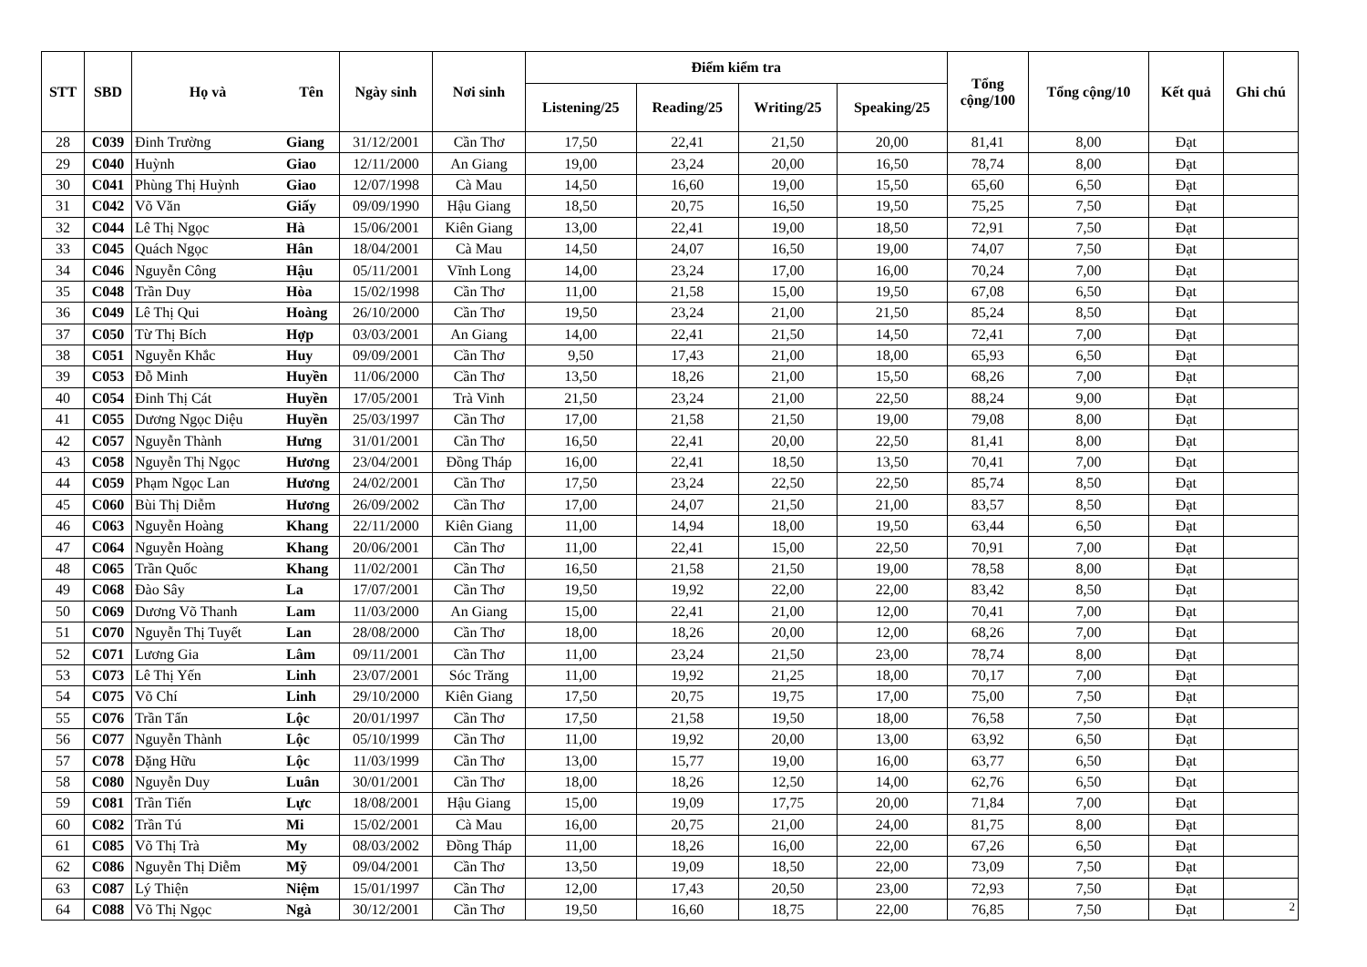| STT | SBD | Họ và | Tên | Ngày sinh | Nơi sinh | Điểm kiểm tra | | | | Tổng cộng/100 | Tổng cộng/10 | Kết quả | Ghi chú |
| --- | --- | --- | --- | --- | --- | --- | --- | --- | --- | --- | --- | --- | --- |
| | | | | | | Listening/25 | Reading/25 | Writing/25 | Speaking/25 | | | | |
| 28 | C039 | Đinh Trường | Giang | 31/12/2001 | Cần Thơ | 17,50 | 22,41 | 21,50 | 20,00 | 81,41 | 8,00 | Đạt | |
| 29 | C040 | Huỳnh | Giao | 12/11/2000 | An Giang | 19,00 | 23,24 | 20,00 | 16,50 | 78,74 | 8,00 | Đạt | |
| 30 | C041 | Phùng Thị Huỳnh | Giao | 12/07/1998 | Cà Mau | 14,50 | 16,60 | 19,00 | 15,50 | 65,60 | 6,50 | Đạt | |
| 31 | C042 | Võ Văn | Giấy | 09/09/1990 | Hậu Giang | 18,50 | 20,75 | 16,50 | 19,50 | 75,25 | 7,50 | Đạt | |
| 32 | C044 | Lê Thị Ngọc | Hà | 15/06/2001 | Kiên Giang | 13,00 | 22,41 | 19,00 | 18,50 | 72,91 | 7,50 | Đạt | |
| 33 | C045 | Quách Ngọc | Hân | 18/04/2001 | Cà Mau | 14,50 | 24,07 | 16,50 | 19,00 | 74,07 | 7,50 | Đạt | |
| 34 | C046 | Nguyễn Công | Hậu | 05/11/2001 | Vĩnh Long | 14,00 | 23,24 | 17,00 | 16,00 | 70,24 | 7,00 | Đạt | |
| 35 | C048 | Trần Duy | Hòa | 15/02/1998 | Cần Thơ | 11,00 | 21,58 | 15,00 | 19,50 | 67,08 | 6,50 | Đạt | |
| 36 | C049 | Lê Thị Qui | Hoàng | 26/10/2000 | Cần Thơ | 19,50 | 23,24 | 21,00 | 21,50 | 85,24 | 8,50 | Đạt | |
| 37 | C050 | Từ Thị Bích | Hợp | 03/03/2001 | An Giang | 14,00 | 22,41 | 21,50 | 14,50 | 72,41 | 7,00 | Đạt | |
| 38 | C051 | Nguyễn Khắc | Huy | 09/09/2001 | Cần Thơ | 9,50 | 17,43 | 21,00 | 18,00 | 65,93 | 6,50 | Đạt | |
| 39 | C053 | Đỗ Minh | Huyền | 11/06/2000 | Cần Thơ | 13,50 | 18,26 | 21,00 | 15,50 | 68,26 | 7,00 | Đạt | |
| 40 | C054 | Đinh Thị Cát | Huyền | 17/05/2001 | Trà Vinh | 21,50 | 23,24 | 21,00 | 22,50 | 88,24 | 9,00 | Đạt | |
| 41 | C055 | Dương Ngọc Diệu | Huyền | 25/03/1997 | Cần Thơ | 17,00 | 21,58 | 21,50 | 19,00 | 79,08 | 8,00 | Đạt | |
| 42 | C057 | Nguyễn Thành | Hưng | 31/01/2001 | Cần Thơ | 16,50 | 22,41 | 20,00 | 22,50 | 81,41 | 8,00 | Đạt | |
| 43 | C058 | Nguyễn Thị Ngọc | Hương | 23/04/2001 | Đồng Tháp | 16,00 | 22,41 | 18,50 | 13,50 | 70,41 | 7,00 | Đạt | |
| 44 | C059 | Phạm Ngọc Lan | Hương | 24/02/2001 | Cần Thơ | 17,50 | 23,24 | 22,50 | 22,50 | 85,74 | 8,50 | Đạt | |
| 45 | C060 | Bùi Thị Diễm | Hương | 26/09/2002 | Cần Thơ | 17,00 | 24,07 | 21,50 | 21,00 | 83,57 | 8,50 | Đạt | |
| 46 | C063 | Nguyễn Hoàng | Khang | 22/11/2000 | Kiên Giang | 11,00 | 14,94 | 18,00 | 19,50 | 63,44 | 6,50 | Đạt | |
| 47 | C064 | Nguyễn Hoàng | Khang | 20/06/2001 | Cần Thơ | 11,00 | 22,41 | 15,00 | 22,50 | 70,91 | 7,00 | Đạt | |
| 48 | C065 | Trần Quốc | Khang | 11/02/2001 | Cần Thơ | 16,50 | 21,58 | 21,50 | 19,00 | 78,58 | 8,00 | Đạt | |
| 49 | C068 | Đào Sây | La | 17/07/2001 | Cần Thơ | 19,50 | 19,92 | 22,00 | 22,00 | 83,42 | 8,50 | Đạt | |
| 50 | C069 | Dương Võ Thanh | Lam | 11/03/2000 | An Giang | 15,00 | 22,41 | 21,00 | 12,00 | 70,41 | 7,00 | Đạt | |
| 51 | C070 | Nguyễn Thị Tuyết | Lan | 28/08/2000 | Cần Thơ | 18,00 | 18,26 | 20,00 | 12,00 | 68,26 | 7,00 | Đạt | |
| 52 | C071 | Lương Gia | Lâm | 09/11/2001 | Cần Thơ | 11,00 | 23,24 | 21,50 | 23,00 | 78,74 | 8,00 | Đạt | |
| 53 | C073 | Lê Thị Yến | Linh | 23/07/2001 | Sóc Trăng | 11,00 | 19,92 | 21,25 | 18,00 | 70,17 | 7,00 | Đạt | |
| 54 | C075 | Võ Chí | Linh | 29/10/2000 | Kiên Giang | 17,50 | 20,75 | 19,75 | 17,00 | 75,00 | 7,50 | Đạt | |
| 55 | C076 | Trần Tấn | Lộc | 20/01/1997 | Cần Thơ | 17,50 | 21,58 | 19,50 | 18,00 | 76,58 | 7,50 | Đạt | |
| 56 | C077 | Nguyễn Thành | Lộc | 05/10/1999 | Cần Thơ | 11,00 | 19,92 | 20,00 | 13,00 | 63,92 | 6,50 | Đạt | |
| 57 | C078 | Đặng Hữu | Lộc | 11/03/1999 | Cần Thơ | 13,00 | 15,77 | 19,00 | 16,00 | 63,77 | 6,50 | Đạt | |
| 58 | C080 | Nguyễn Duy | Luân | 30/01/2001 | Cần Thơ | 18,00 | 18,26 | 12,50 | 14,00 | 62,76 | 6,50 | Đạt | |
| 59 | C081 | Trần Tiến | Lực | 18/08/2001 | Hậu Giang | 15,00 | 19,09 | 17,75 | 20,00 | 71,84 | 7,00 | Đạt | |
| 60 | C082 | Trần Tú | Mi | 15/02/2001 | Cà Mau | 16,00 | 20,75 | 21,00 | 24,00 | 81,75 | 8,00 | Đạt | |
| 61 | C085 | Võ Thị Trà | My | 08/03/2002 | Đồng Tháp | 11,00 | 18,26 | 16,00 | 22,00 | 67,26 | 6,50 | Đạt | |
| 62 | C086 | Nguyễn Thị Diễm | Mỹ | 09/04/2001 | Cần Thơ | 13,50 | 19,09 | 18,50 | 22,00 | 73,09 | 7,50 | Đạt | |
| 63 | C087 | Lý Thiện | Niệm | 15/01/1997 | Cần Thơ | 12,00 | 17,43 | 20,50 | 23,00 | 72,93 | 7,50 | Đạt | |
| 64 | C088 | Võ Thị Ngọc | Ngà | 30/12/2001 | Cần Thơ | 19,50 | 16,60 | 18,75 | 22,00 | 76,85 | 7,50 | Đạt | 2 |